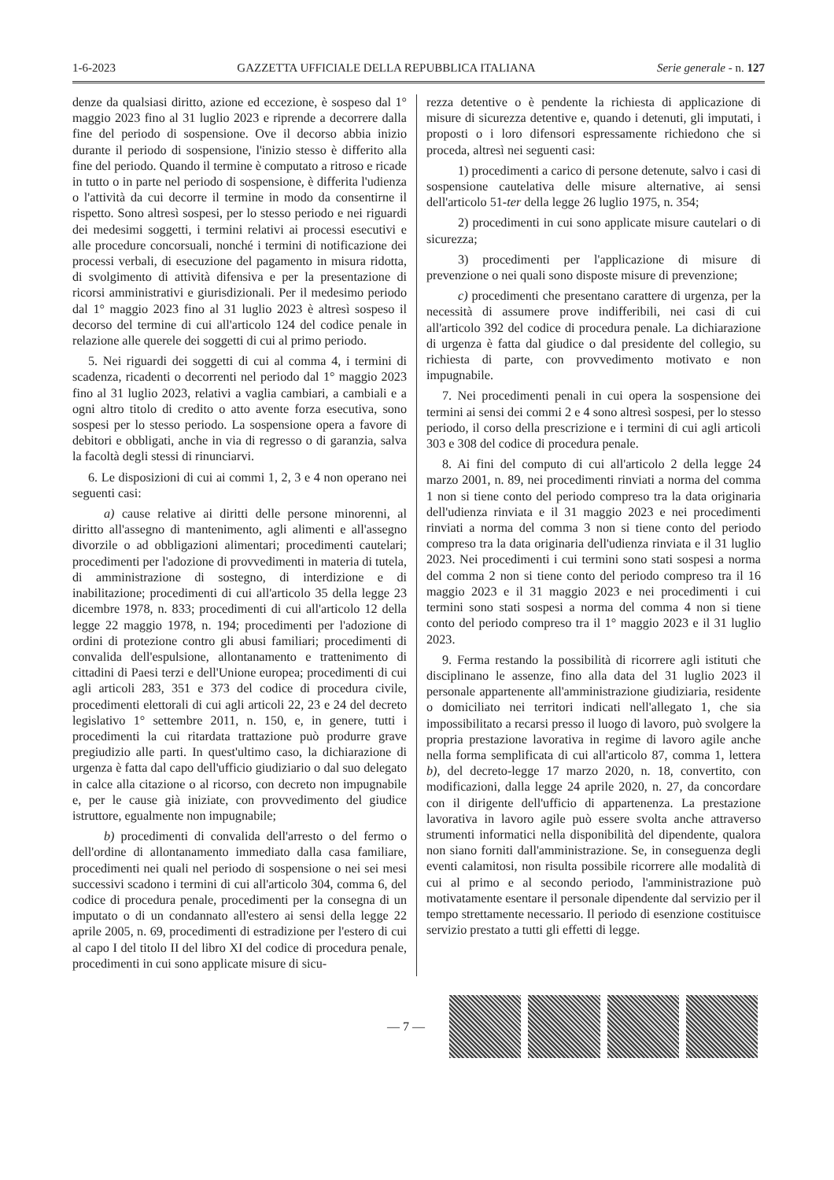1-6-2023 GAZZETTA UFFICIALE DELLA REPUBBLICA ITALIANA Serie generale - n. 127
denze da qualsiasi diritto, azione ed eccezione, è sospeso dal 1° maggio 2023 fino al 31 luglio 2023 e riprende a decorrere dalla fine del periodo di sospensione. Ove il decorso abbia inizio durante il periodo di sospensione, l'inizio stesso è differito alla fine del periodo. Quando il termine è computato a ritroso e ricade in tutto o in parte nel periodo di sospensione, è differita l'udienza o l'attività da cui decorre il termine in modo da consentirne il rispetto. Sono altresì sospesi, per lo stesso periodo e nei riguardi dei medesimi soggetti, i termini relativi ai processi esecutivi e alle procedure concorsuali, nonché i termini di notificazione dei processi verbali, di esecuzione del pagamento in misura ridotta, di svolgimento di attività difensiva e per la presentazione di ricorsi amministrativi e giurisdizionali. Per il medesimo periodo dal 1° maggio 2023 fino al 31 luglio 2023 è altresì sospeso il decorso del termine di cui all'articolo 124 del codice penale in relazione alle querele dei soggetti di cui al primo periodo.
5. Nei riguardi dei soggetti di cui al comma 4, i termini di scadenza, ricadenti o decorrenti nel periodo dal 1° maggio 2023 fino al 31 luglio 2023, relativi a vaglia cambiari, a cambiali e a ogni altro titolo di credito o atto avente forza esecutiva, sono sospesi per lo stesso periodo. La sospensione opera a favore di debitori e obbligati, anche in via di regresso o di garanzia, salva la facoltà degli stessi di rinunciarvi.
6. Le disposizioni di cui ai commi 1, 2, 3 e 4 non operano nei seguenti casi:
a) cause relative ai diritti delle persone minorenni, al diritto all'assegno di mantenimento, agli alimenti e all'assegno divorzile o ad obbligazioni alimentari; procedimenti cautelari; procedimenti per l'adozione di provvedimenti in materia di tutela, di amministrazione di sostegno, di interdizione e di inabilitazione; procedimenti di cui all'articolo 35 della legge 23 dicembre 1978, n. 833; procedimenti di cui all'articolo 12 della legge 22 maggio 1978, n. 194; procedimenti per l'adozione di ordini di protezione contro gli abusi familiari; procedimenti di convalida dell'espulsione, allontanamento e trattenimento di cittadini di Paesi terzi e dell'Unione europea; procedimenti di cui agli articoli 283, 351 e 373 del codice di procedura civile, procedimenti elettorali di cui agli articoli 22, 23 e 24 del decreto legislativo 1° settembre 2011, n. 150, e, in genere, tutti i procedimenti la cui ritardata trattazione può produrre grave pregiudizio alle parti. In quest'ultimo caso, la dichiarazione di urgenza è fatta dal capo dell'ufficio giudiziario o dal suo delegato in calce alla citazione o al ricorso, con decreto non impugnabile e, per le cause già iniziate, con provvedimento del giudice istruttore, egualmente non impugnabile;
b) procedimenti di convalida dell'arresto o del fermo o dell'ordine di allontanamento immediato dalla casa familiare, procedimenti nei quali nel periodo di sospensione o nei sei mesi successivi scadono i termini di cui all'articolo 304, comma 6, del codice di procedura penale, procedimenti per la consegna di un imputato o di un condannato all'estero ai sensi della legge 22 aprile 2005, n. 69, procedimenti di estradizione per l'estero di cui al capo I del titolo II del libro XI del codice di procedura penale, procedimenti in cui sono applicate misure di sicu-
rezza detentive o è pendente la richiesta di applicazione di misure di sicurezza detentive e, quando i detenuti, gli imputati, i proposti o i loro difensori espressamente richiedono che si proceda, altresì nei seguenti casi:
1) procedimenti a carico di persone detenute, salvo i casi di sospensione cautelativa delle misure alternative, ai sensi dell'articolo 51-ter della legge 26 luglio 1975, n. 354;
2) procedimenti in cui sono applicate misure cautelari o di sicurezza;
3) procedimenti per l'applicazione di misure di prevenzione o nei quali sono disposte misure di prevenzione;
c) procedimenti che presentano carattere di urgenza, per la necessità di assumere prove indifferibili, nei casi di cui all'articolo 392 del codice di procedura penale. La dichiarazione di urgenza è fatta dal giudice o dal presidente del collegio, su richiesta di parte, con provvedimento motivato e non impugnabile.
7. Nei procedimenti penali in cui opera la sospensione dei termini ai sensi dei commi 2 e 4 sono altresì sospesi, per lo stesso periodo, il corso della prescrizione e i termini di cui agli articoli 303 e 308 del codice di procedura penale.
8. Ai fini del computo di cui all'articolo 2 della legge 24 marzo 2001, n. 89, nei procedimenti rinviati a norma del comma 1 non si tiene conto del periodo compreso tra la data originaria dell'udienza rinviata e il 31 maggio 2023 e nei procedimenti rinviati a norma del comma 3 non si tiene conto del periodo compreso tra la data originaria dell'udienza rinviata e il 31 luglio 2023. Nei procedimenti i cui termini sono stati sospesi a norma del comma 2 non si tiene conto del periodo compreso tra il 16 maggio 2023 e il 31 maggio 2023 e nei procedimenti i cui termini sono stati sospesi a norma del comma 4 non si tiene conto del periodo compreso tra il 1° maggio 2023 e il 31 luglio 2023.
9. Ferma restando la possibilità di ricorrere agli istituti che disciplinano le assenze, fino alla data del 31 luglio 2023 il personale appartenente all'amministrazione giudiziaria, residente o domiciliato nei territori indicati nell'allegato 1, che sia impossibilitato a recarsi presso il luogo di lavoro, può svolgere la propria prestazione lavorativa in regime di lavoro agile anche nella forma semplificata di cui all'articolo 87, comma 1, lettera b), del decreto-legge 17 marzo 2020, n. 18, convertito, con modificazioni, dalla legge 24 aprile 2020, n. 27, da concordare con il dirigente dell'ufficio di appartenenza. La prestazione lavorativa in lavoro agile può essere svolta anche attraverso strumenti informatici nella disponibilità del dipendente, qualora non siano forniti dall'amministrazione. Se, in conseguenza degli eventi calamitosi, non risulta possibile ricorrere alle modalità di cui al primo e al secondo periodo, l'amministrazione può motivatamente esentare il personale dipendente dal servizio per il tempo strettamente necessario. Il periodo di esenzione costituisce servizio prestato a tutti gli effetti di legge.
— 7 —